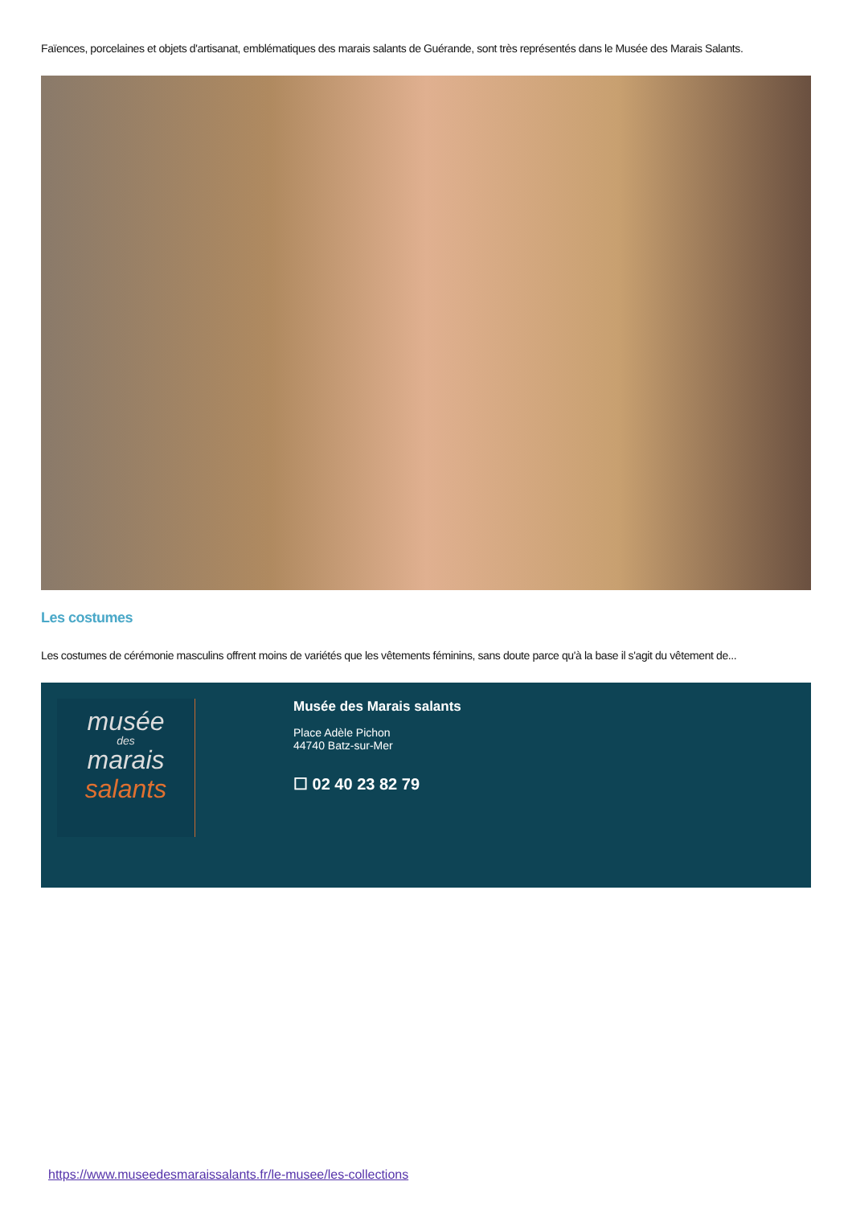Faïences, porcelaines et objets d'artisanat, emblématiques des marais salants de Guérande, sont très représentés dans le Musée des Marais Salants.
Les costumes
Les costumes de cérémonie masculins offrent moins de variétés que les vêtements féminins, sans doute parce qu'à la base il s'agit du vêtement de...
musée
des
marais
salants
Musée des Marais salants
Place Adèle Pichon
44740 Batz-sur-Mer
☐ 02 40 23 82 79
https://www.museedesmaraissalants.fr/le-musee/les-collections